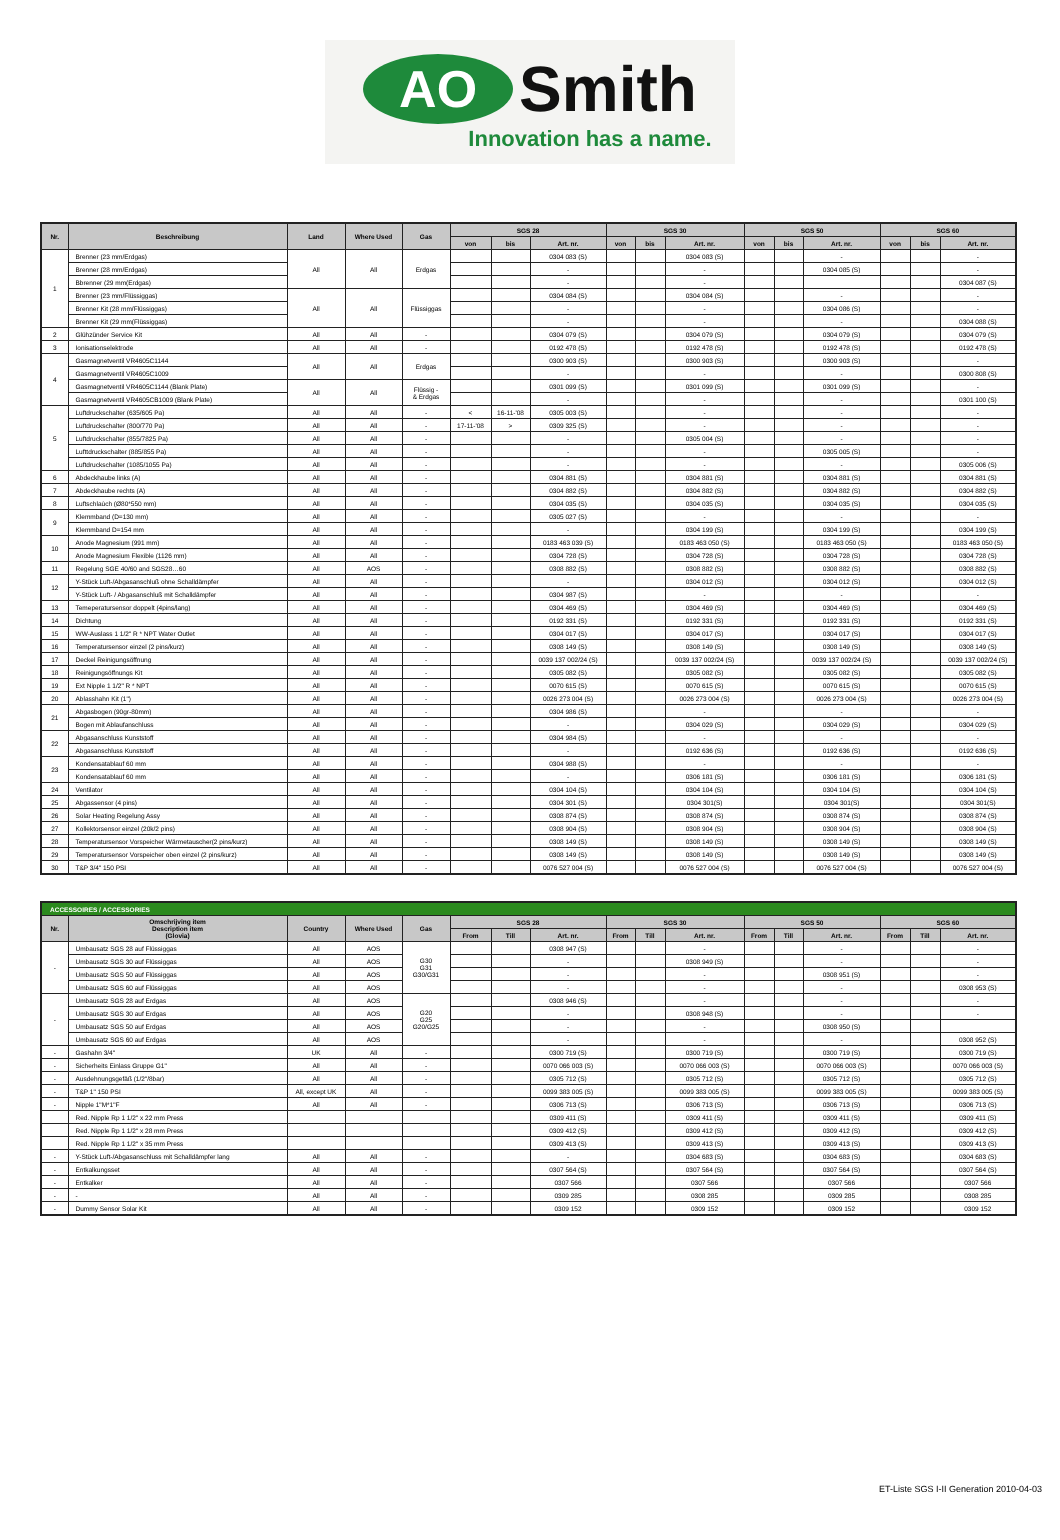AO
Smith
Innovation has a name.
| Nr. | Beschreibung | Land | Where Used | Gas | SGS 28 | | | SGS 30 | | | SGS 50 | | | SGS 60 | | |
| --- | --- | --- | --- | --- | --- | --- | --- | --- | --- | --- | --- | --- | --- | --- | --- | --- |
| | | | | | von | bis | Art. nr. | von | bis | Art. nr. | von | bis | Art. nr. | von | bis | Art. nr. |
| 1 | Brenner (23 mm/Erdgas) | All | All | Erdgas | | | 0304 083 (S) | | | 0304 083 (S) | | | - | | | - |
| | Brenner (28 mm/Erdgas) | | | | | | - | | | - | | | 0304 085 (S) | | | - |
| | Bbrenner (29 mm(Erdgas) | | | | | | - | | | - | | | | | | 0304 087 (S) |
| | Brenner (23 mm/Flüssiggas) | All | All | Flüssiggas | | | 0304 084 (S) | | | 0304 084 (S) | | | - | | | - |
| | Brenner Kit (28 mm/Flüssiggas) | | | | | | - | | | - | | | 0304 086 (S) | | | - |
| | Brenner Kit (29 mm(Flüssiggas) | | | | | | - | | | - | | | - | | | 0304 088 (S) |
| 2 | Glühzünder Service Kit | All | All | - | | | 0304 079 (S) | | | 0304 079 (S) | | | 0304 079 (S) | | | 0304 079 (S) |
| 3 | Ionisationselektrode | All | All | - | | | 0192 478 (S) | | | 0192 478 (S) | | | 0192 478 (S) | | | 0192 478 (S) |
| 4 | Gasmagnetventil VR4605C1144 | All | All | Erdgas | | | 0300 903 (S) | | | 0300 903 (S) | | | 0300 903 (S) | | | - |
| | Gasmagnetventil VR4605C1009 | | | | | | - | | | - | | | - | | | 0300 808 (S) |
| | Gasmagnetventil VR4605C1144 (Blank Plate) | All | All | Flüssig - & Erdgas | | | 0301 099 (S) | | | 0301 099 (S) | | | 0301 099 (S) | | | - |
| | Gasmagnetventil VR4605CB1009 (Blank Plate) | | | | | | - | | | - | | | - | | | 0301 100 (S) |
| 5 | Luftdruckschalter (635/605 Pa) | All | All | - | < | 16-11-'08 | 0305 003 (S) | | | - | | | - | | | - |
| | Luftdruckschalter (800/770 Pa) | All | All | - | 17-11-'08 | > | 0309 325 (S) | | | - | | | - | | | - |
| | Luftdruckschalter (855/7825 Pa) | All | All | - | | | - | | | 0305 004 (S) | | | - | | | - |
| | Lufttdruckschalter (885/855 Pa) | All | All | - | | | - | | | - | | | 0305 005 (S) | | | - |
| | Luftdruckschalter (1085/1055 Pa) | All | All | - | | | - | | | - | | | - | | | 0305 006 (S) |
| 6 | Abdeckhaube links (A) | All | All | - | | | 0304 881 (S) | | | 0304 881 (S) | | | 0304 881 (S) | | | 0304 881 (S) |
| 7 | Abdeckhaube rechts (A) | All | All | - | | | 0304 882 (S) | | | 0304 882 (S) | | | 0304 882 (S) | | | 0304 882 (S) |
| 8 | Luftschlaùch (Ø80*550 mm) | All | All | - | | | 0304 035 (S) | | | 0304 035 (S) | | | 0304 035 (S) | | | 0304 035 (S) |
| 9 | Klemmband (D=130 mm) | All | All | - | | | 0305 027 (S) | | | - | | | - | | | - |
| | Klemmband D=154 mm | All | All | - | | | - | | | 0304 199 (S) | | | 0304 199 (S) | | | 0304 199 (S) |
| 10 | Anode Magnesium (991 mm) | All | All | - | | | 0183 463 039 (S) | | | 0183 463 050 (S) | | | 0183 463 050 (S) | | | 0183 463 050 (S) |
| | Anode Magnesium Flexible (1126 mm) | All | All | - | | | 0304 728 (S) | | | 0304 728 (S) | | | 0304 728 (S) | | | 0304 728 (S) |
| 11 | Regelung SGE 40/60 and SGS28…60 | All | AOS | - | | | 0308 882 (S) | | | 0308 882 (S) | | | 0308 882 (S) | | | 0308 882 (S) |
| 12 | Y-Stück Luft-/Abgasanschluß ohne Schalldämpfer | All | All | - | | | - | | | 0304 012 (S) | | | 0304 012 (S) | | | 0304 012 (S) |
| | Y-Stück Luft- / Abgasanschluß mit Schalldämpfer | All | All | - | | | 0304 987 (S) | | | - | | | - | | | - |
| 13 | Temeperatursensor doppelt (4pins/lang) | All | All | - | | | 0304 469 (S) | | | 0304 469 (S) | | | 0304 469 (S) | | | 0304 469 (S) |
| 14 | Dichtung | All | All | - | | | 0192 331 (S) | | | 0192 331 (S) | | | 0192 331 (S) | | | 0192 331 (S) |
| 15 | WW-Auslass 1 1/2" R * NPT Water Outlet | All | All | - | | | 0304 017 (S) | | | 0304 017 (S) | | | 0304 017 (S) | | | 0304 017 (S) |
| 16 | Temperatursensor einzel (2 pins/kurz) | All | All | - | | | 0308 149 (S) | | | 0308 149 (S) | | | 0308 149 (S) | | | 0308 149 (S) |
| 17 | Deckel Reinigungsöffnung | All | All | - | | | 0039 137 002/24 (S) | | | 0039 137 002/24 (S) | | | 0039 137 002/24 (S) | | | 0039 137 002/24 (S) |
| 18 | Reinigungsöffnungs Kit | All | All | - | | | 0305 082 (S) | | | 0305 082 (S) | | | 0305 082 (S) | | | 0305 082 (S) |
| 19 | Ext Nipple 1 1/2" R * NPT | All | All | - | | | 0070 615 (S) | | | 0070 615 (S) | | | 0070 615 (S) | | | 0070 615 (S) |
| 20 | Ablasshahn Kit (1") | All | All | - | | | 0026 273 004 (S) | | | 0026 273 004 (S) | | | 0026 273 004 (S) | | | 0026 273 004 (S) |
| 21 | Abgasbogen (90gr-80mm) | All | All | - | | | 0304 986 (S) | | | - | | | - | | | - |
| | Bogen mit Ablaufanschluss | All | All | - | | | - | | | 0304 029 (S) | | | 0304 029 (S) | | | 0304 029 (S) |
| 22 | Abgasanschluss Kunststoff | All | All | - | | | 0304 984 (S) | | | - | | | - | | | - |
| | Abgasanschluss Kunststoff | All | All | - | | | - | | | 0192 636 (S) | | | 0192 636 (S) | | | 0192 636 (S) |
| 23 | Kondensatablauf 60 mm | All | All | - | | | 0304 988 (S) | | | - | | | - | | | - |
| | Kondensatablauf 60 mm | All | All | - | | | - | | | 0306 181 (S) | | | 0306 181 (S) | | | 0306 181 (S) |
| 24 | Ventilator | All | All | - | | | 0304 104 (S) | | | 0304 104 (S) | | | 0304 104 (S) | | | 0304 104 (S) |
| 25 | Abgassensor (4 pins) | All | All | - | | | 0304 301 (S) | | | 0304 301(S) | | | 0304 301(S) | | | 0304 301(S) |
| 26 | Solar Heating Regelung Assy | All | All | - | | | 0308 874 (S) | | | 0308 874 (S) | | | 0308 874 (S) | | | 0308 874 (S) |
| 27 | Kollektorsensor einzel (20k/2 pins) | All | All | - | | | 0308 904 (S) | | | 0308 904 (S) | | | 0308 904 (S) | | | 0308 904 (S) |
| 28 | Temperatursensor Vorspeicher Wärmetauscher(2 pins/kurz) | All | All | - | | | 0308 149 (S) | | | 0308 149 (S) | | | 0308 149 (S) | | | 0308 149 (S) |
| 29 | Temperatursensor Vorspeicher oben einzel (2 pins/kurz) | All | All | - | | | 0308 149 (S) | | | 0308 149 (S) | | | 0308 149 (S) | | | 0308 149 (S) |
| 30 | T&P 3/4" 150 PSI | All | All | - | | | 0076 527 004 (S) | | | 0076 527 004 (S) | | | 0076 527 004 (S) | | | 0076 527 004 (S) |
| ACCESSOIRES / ACCESSORIES | | | | | | | | | | | | | | | | |
| Nr. | Omschrijving item Description item (Glovia) | Country | Where Used | Gas | SGS 28 | | | SGS 30 | | | SGS 50 | | | SGS 60 | | |
| | | | | | From | Till | Art. nr. | From | Till | Art. nr. | From | Till | Art. nr. | From | Till | Art. nr. |
| - | Umbausatz SGS 28 auf Flüssiggas | All | AOS | G30 G31 G30/G31 | | | 0308 947 (S) | | | - | | | - | | | - |
| | Umbausatz SGS 30 auf Flüssiggas | All | AOS | | | | - | | | 0308 949 (S) | | | - | | | - |
| | Umbausatz SGS 50 auf Flüssiggas | All | AOS | | | | - | | | - | | | 0308 951 (S) | | | - |
| | Umbausatz SGS 60 auf Flüssiggas | All | AOS | | | | - | | | - | | | - | | | 0308 953 (S) |
| - | Umbausatz SGS 28 auf Erdgas | All | AOS | G20 G25 G20/G25 | | | 0308 946 (S) | | | - | | | - | | | - |
| | Umbausatz SGS 30 auf Erdgas | All | AOS | | | | - | | | 0308 948 (S) | | | - | | | - |
| | Umbausatz SGS 50 auf Erdgas | All | AOS | | | | - | | | - | | | 0308 950 (S) | | | |
| | Umbausatz SGS 60 auf Erdgas | All | AOS | | | | - | | | - | | | - | | | 0308 952 (S) |
| - | Gashahn 3/4" | UK | All | - | | | 0300 719 (S) | | | 0300 719 (S) | | | 0300 719 (S) | | | 0300 719 (S) |
| - | Sicherheits Einlass Gruppe G1" | All | All | - | | | 0070 066 003 (S) | | | 0070 066 003 (S) | | | 0070 066 003 (S) | | | 0070 066 003 (S) |
| - | Ausdehnungsgefäß (1/2"/8bar) | All | All | - | | | 0305 712 (S) | | | 0305 712 (S) | | | 0305 712 (S) | | | 0305 712 (S) |
| - | T&P 1" 150 PSI | All, except UK | All | - | | | 0099 383 005 (S) | | | 0099 383 005 (S) | | | 0099 383 005 (S) | | | 0099 383 005 (S) |
| - | Nipple 1"M*1"F | All | All | - | | | 0306 713 (S) | | | 0306 713 (S) | | | 0306 713 (S) | | | 0306 713 (S) |
| | Red. Nipple Rp 1 1/2" x 22 mm Press | | | | | | 0309 411 (S) | | | 0309 411 (S) | | | 0309 411 (S) | | | 0309 411 (S) |
| | Red. Nipple Rp 1 1/2" x 28 mm Press | | | | | | 0309 412 (S) | | | 0309 412 (S) | | | 0309 412 (S) | | | 0309 412 (S) |
| | Red. Nipple Rp 1 1/2" x 35 mm Press | | | | | | 0309 413 (S) | | | 0309 413 (S) | | | 0309 413 (S) | | | 0309 413 (S) |
| - | Y-Stück Luft-/Abgasanschluss mit Schalldämpfer lang | All | All | - | | | - | | | 0304 683 (S) | | | 0304 683 (S) | | | 0304 683 (S) |
| - | Entkalkungsset | All | All | - | | | 0307 564 (S) | | | 0307 564 (S) | | | 0307 564 (S) | | | 0307 564 (S) |
| - | Entkalker | All | All | - | | | 0307 566 | | | 0307 566 | | | 0307 566 | | | 0307 566 |
| - | - | All | All | - | | | 0309 285 | | | 0308 285 | | | 0309 285 | | | 0308 285 |
| - | Dummy Sensor Solar Kit | All | All | - | | | 0309 152 | | | 0309 152 | | | 0309 152 | | | 0309 152 |
ET-Liste SGS I-II Generation 2010-04-03